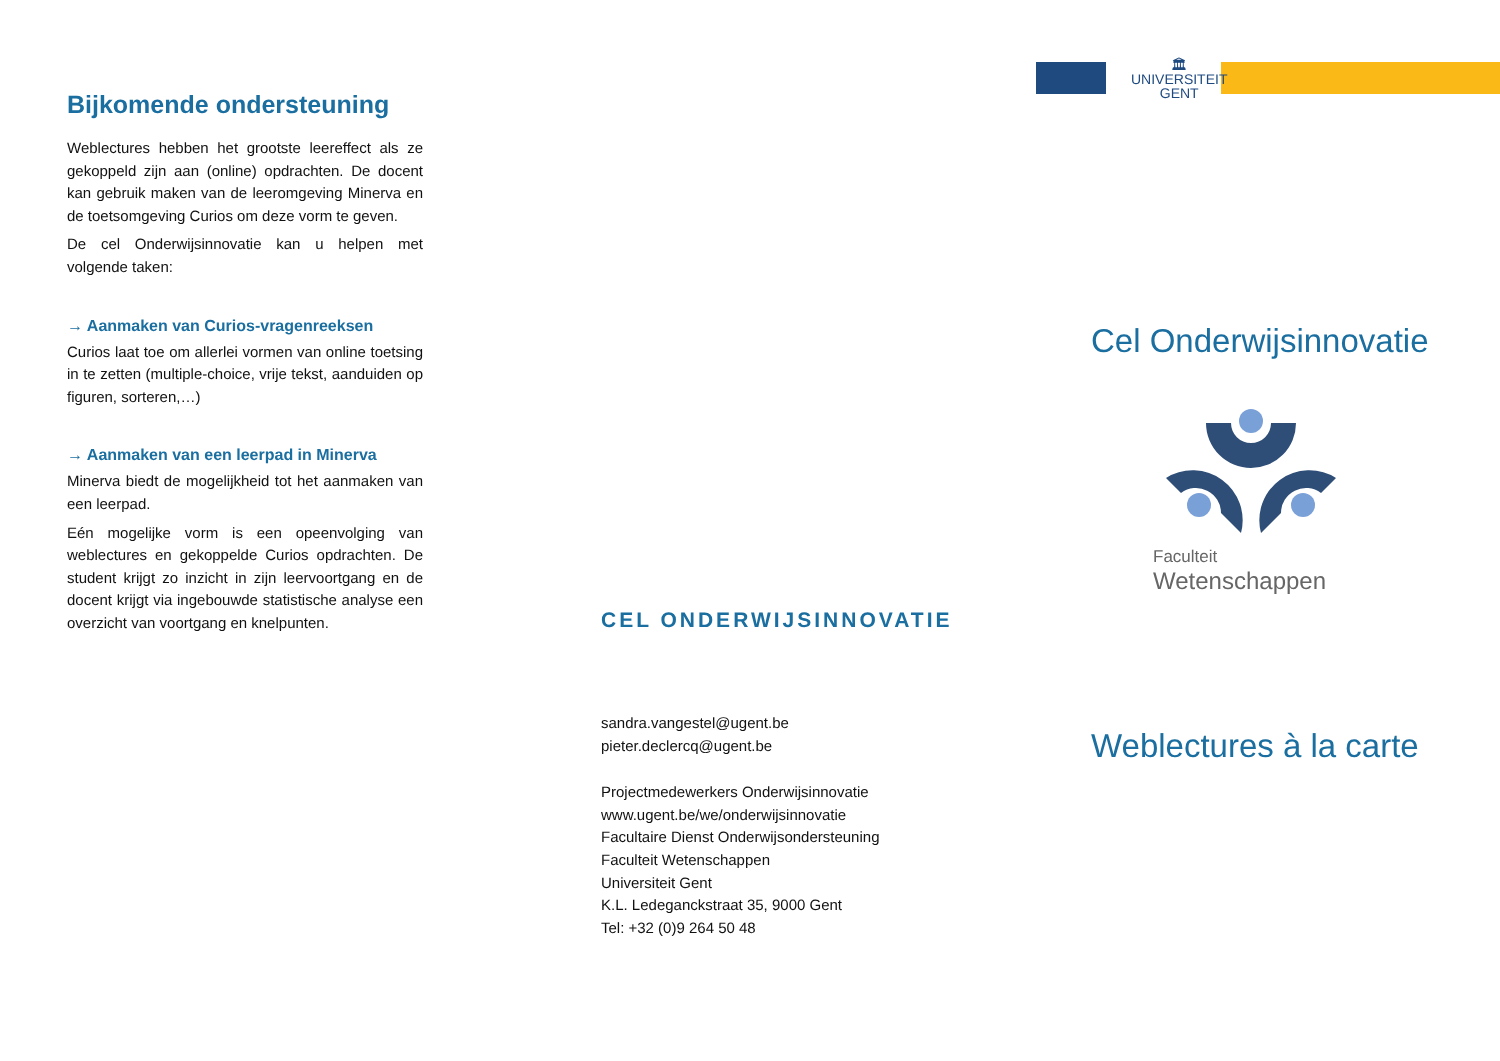Bijkomende ondersteuning
Weblectures hebben het grootste leereffect als ze gekoppeld zijn aan (online) opdrachten. De docent kan gebruik maken van de leeromgeving Minerva en de toetsomgeving Curios om deze vorm te geven.
De cel Onderwijsinnovatie kan u helpen met volgende taken:
→ Aanmaken van Curios-vragenreeksen
Curios laat toe om allerlei vormen van online toetsing in te zetten (multiple-choice, vrije tekst, aanduiden op figuren, sorteren,…)
→ Aanmaken van een leerpad in Minerva
Minerva biedt de mogelijkheid tot het aanmaken van een leerpad.
Eén mogelijke vorm is een opeenvolging van weblectures en gekoppelde Curios opdrachten. De student krijgt zo inzicht in zijn leervoortgang en de docent krijgt via ingebouwde statistische analyse een overzicht van voortgang en knelpunten.
CEL ONDERWIJSINNOVATIE
sandra.vangestel@ugent.be
pieter.declercq@ugent.be
Projectmedewerkers Onderwijsinnovatie
www.ugent.be/we/onderwijsinnovatie
Facultaire Dienst Onderwijsondersteuning
Faculteit Wetenschappen
Universiteit Gent
K.L. Ledeganckstraat 35, 9000 Gent
Tel: +32 (0)9 264 50 48
🏛
UNIVERSITEIT
GENT
Cel Onderwijsinnovatie
Faculteit
Wetenschappen
Weblectures à la carte